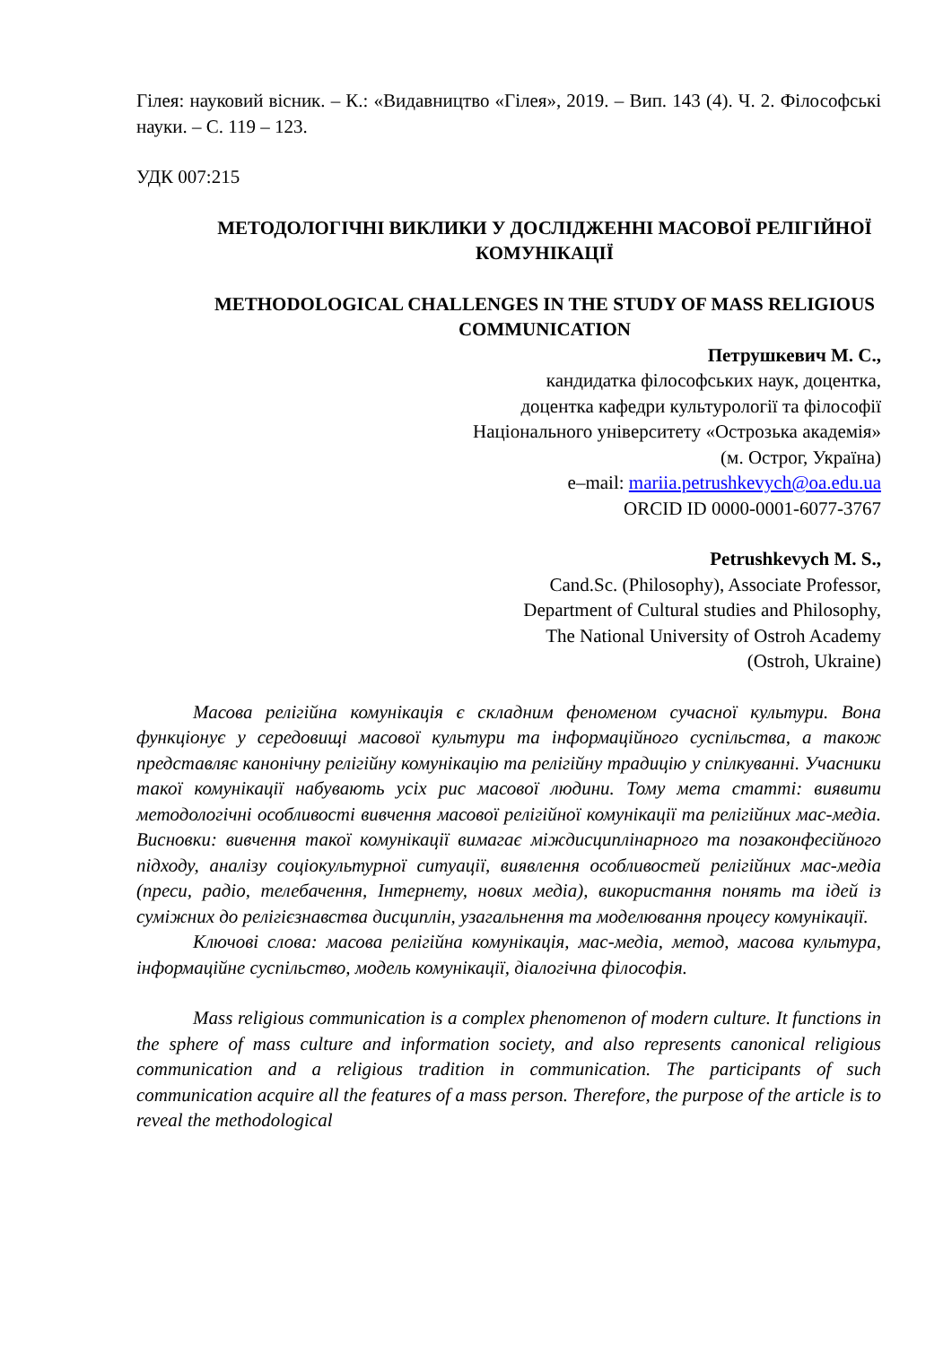Гілея: науковий вісник. – К.: «Видавництво «Гілея», 2019. – Вип. 143 (4). Ч. 2. Філософські науки. – С. 119 – 123.
УДК 007:215
МЕТОДОЛОГІЧНІ ВИКЛИКИ У ДОСЛІДЖЕННІ МАСОВОЇ РЕЛІГІЙНОЇ КОМУНІКАЦІЇ
METHODOLOGICAL CHALLENGES IN THE STUDY OF MASS RELIGIOUS COMMUNICATION
Петрушкевич М. С.,
кандидатка філософських наук, доцентка,
доцентка кафедри культурології та філософії
Національного університету «Острозька академія»
(м. Острог, Україна)
e–mail: mariia.petrushkevych@oa.edu.ua
ORCID ID 0000-0001-6077-3767
Petrushkevych M. S.,
Cand.Sc. (Philosophy), Associate Professor,
Department of Cultural studies and Philosophy,
The National University of Ostroh Academy
(Ostroh, Ukraine)
Масова релігійна комунікація є складним феноменом сучасної культури. Вона функціонує у середовищі масової культури та інформаційного суспільства, а також представляє канонічну релігійну комунікацію та релігійну традицію у спілкуванні. Учасники такої комунікації набувають усіх рис масової людини. Тому мета статті: виявити методологічні особливості вивчення масової релігійної комунікації та релігійних мас-медіа. Висновки: вивчення такої комунікації вимагає міждисциплінарного та позаконфесійного підходу, аналізу соціокультурної ситуації, виявлення особливостей релігійних мас-медіа (преси, радіо, телебачення, Інтернету, нових медіа), використання понять та ідей із суміжних до релігієзнавства дисциплін, узагальнення та моделювання процесу комунікації.
Ключові слова: масова релігійна комунікація, мас-медіа, метод, масова культура, інформаційне суспільство, модель комунікації, діалогічна філософія.
Mass religious communication is a complex phenomenon of modern culture. It functions in the sphere of mass culture and information society, and also represents canonical religious communication and a religious tradition in communication. The participants of such communication acquire all the features of a mass person. Therefore, the purpose of the article is to reveal the methodological